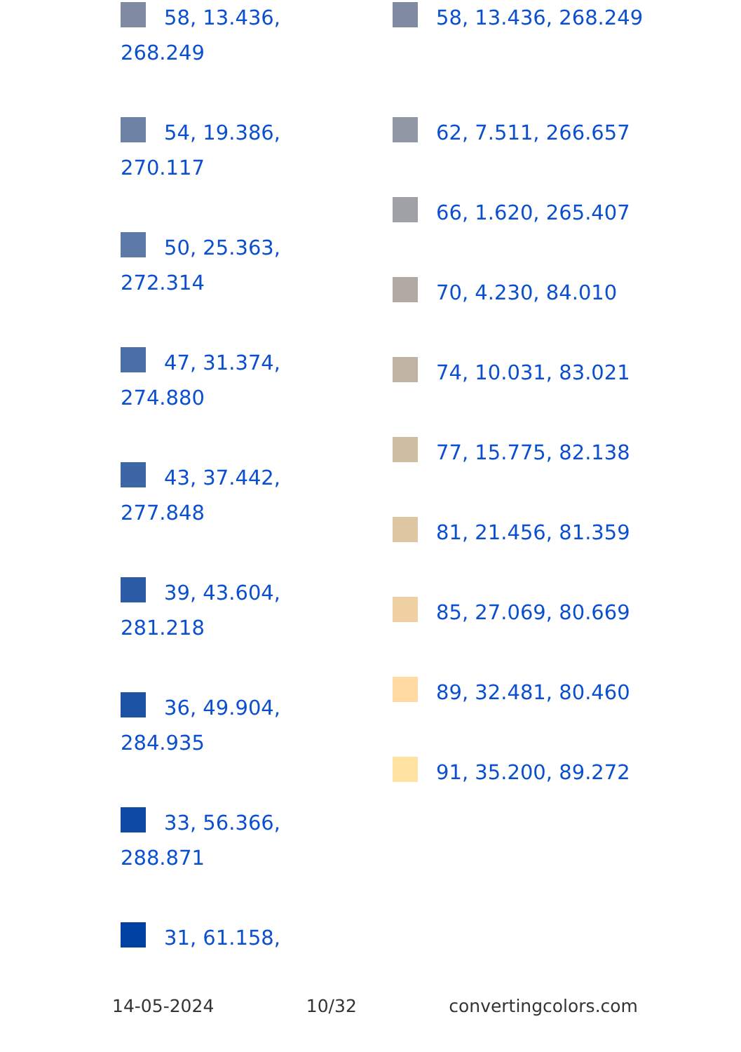58, 13.436, 268.249
54, 19.386, 270.117
50, 25.363, 272.314
47, 31.374, 274.880
43, 37.442, 277.848
39, 43.604, 281.218
36, 49.904, 284.935
33, 56.366, 288.871
31, 61.158,
58, 13.436, 268.249
62, 7.511, 266.657
66, 1.620, 265.407
70, 4.230, 84.010
74, 10.031, 83.021
77, 15.775, 82.138
81, 21.456, 81.359
85, 27.069, 80.669
89, 32.481, 80.460
91, 35.200, 89.272
14-05-2024 10/32 convertingcolors.com